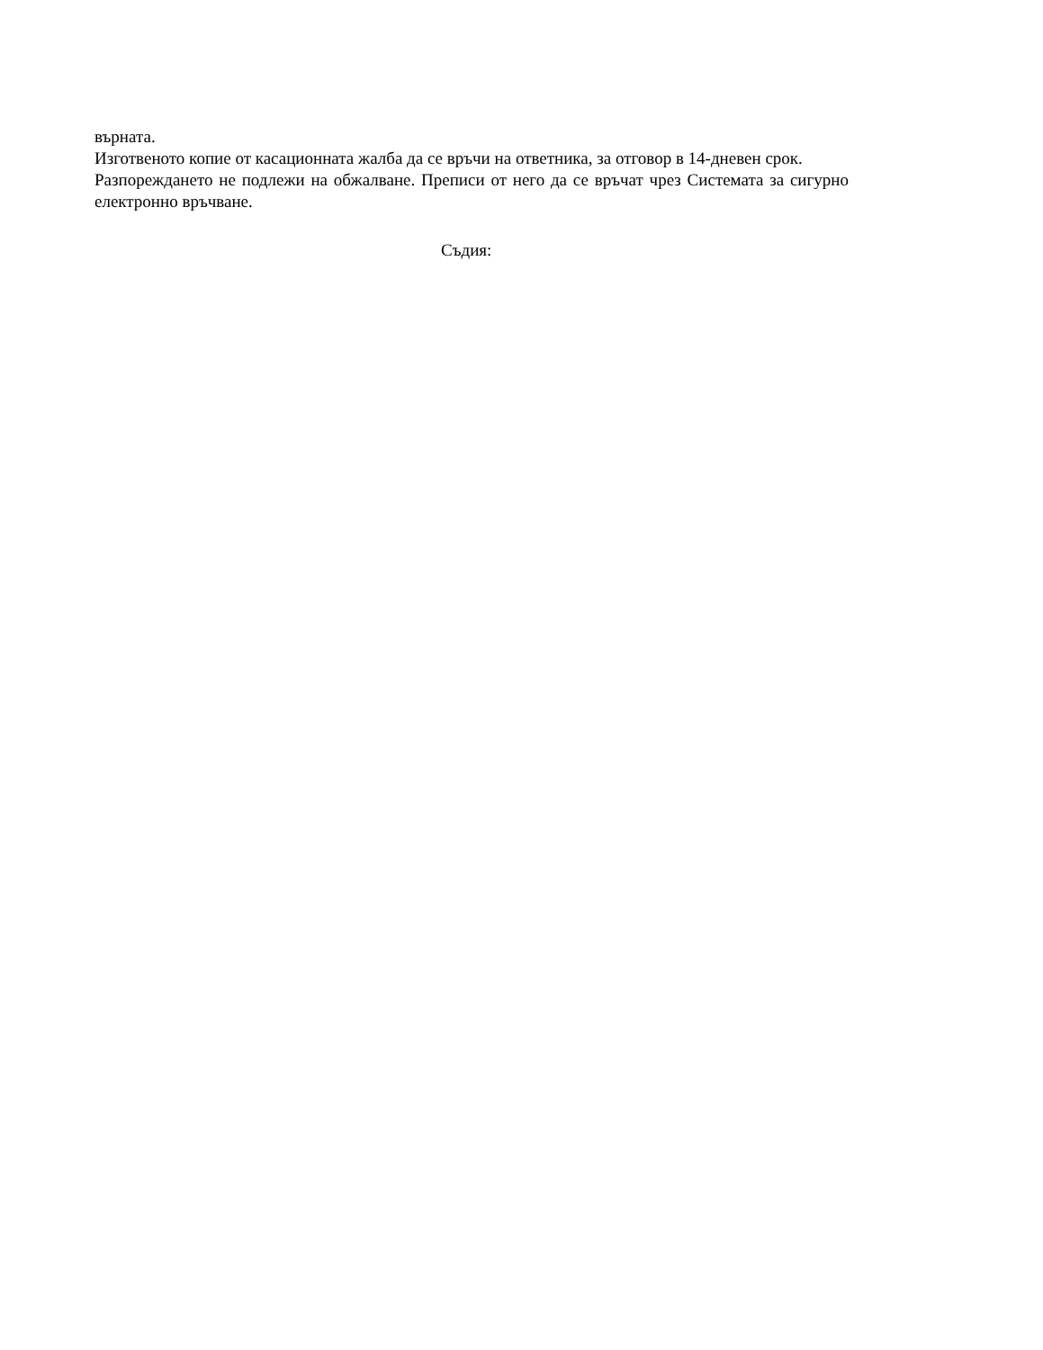върната.
Изготвеното копие от касационната жалба да се връчи на ответника, за отговор в 14-дневен срок.
Разпореждането не подлежи на обжалване. Преписи от него да се връчат чрез Системата за сигурно електронно връчване.
Съдия: